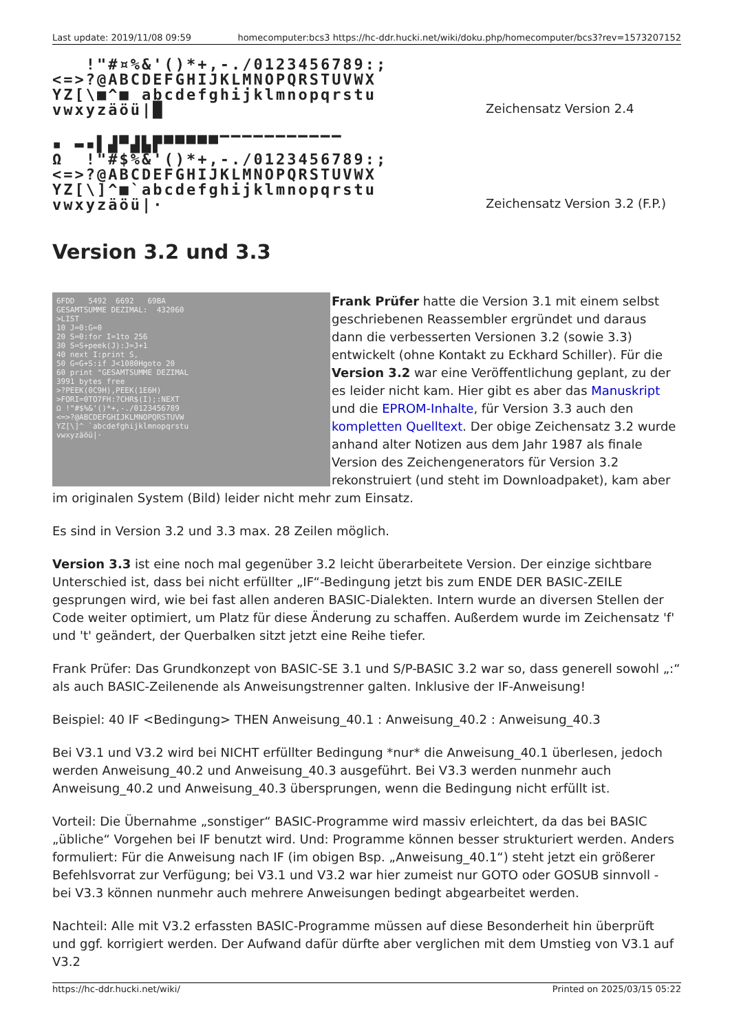Last update: 2019/11/08 09:59 homecomputer:bcs3 https://hc-ddr.hucki.net/wiki/doku.php/homecomputer/bcs3?rev=1573207152
!"#¤%&'()*+,-./0123456789:; <=>?@ABCDEFGHIJKLMNOPQRSTUVWX YZ[\■^■ abcdefghijklmnopqrstu vwxyzäöü|█
Zeichensatz Version 2.4
▪ ▬▪▌▟▀▟▙▛▀▀▀▀▀▔▔▔▔▔▔▔▔▔▔▔ Ω !"#$%&'()*+,-./0123456789:; <=>?@ABCDEFGHIJKLMNOPQRSTUVWX YZ[\]^■`abcdefghijklmnopqrstu vwxyzäöü|·
Zeichensatz Version 3.2 (F.P.)
Version 3.2 und 3.3
6FDD 5492 6692 69BA GESAMTSUMME DEZIMAL: 432060 >LIST 10 J=0:G=0 20 S=0:for I=1to 256 30 S=S+peek(J):J=J+1 40 next I:print S, 50 G=G+S:if J<1080Hgoto 20 60 print "GESAMTSUMME DEZIMAL 3991 bytes free >?PEEK(0C9H),PEEK(1E6H) >FORI=0TO7FH:?CHR$(I);:NEXT Ω !"#$%&'()*+,-./0123456789 <=>?@ABCDEFGHIJKLMNOPQRSTUVW YZ[\]^ `abcdefghijklmnopqrstu vwxyzäöü|·
Frank Prüfer hatte die Version 3.1 mit einem selbst geschriebenen Reassembler ergründet und daraus dann die verbesserten Versionen 3.2 (sowie 3.3) entwickelt (ohne Kontakt zu Eckhard Schiller). Für die Version 3.2 war eine Veröffentlichung geplant, zu der es leider nicht kam. Hier gibt es aber das Manuskript und die EPROM-Inhalte, für Version 3.3 auch den kompletten Quelltext. Der obige Zeichensatz 3.2 wurde anhand alter Notizen aus dem Jahr 1987 als finale Version des Zeichengenerators für Version 3.2 rekonstruiert (und steht im Downloadpaket), kam aber im originalen System (Bild) leider nicht mehr zum Einsatz.
Es sind in Version 3.2 und 3.3 max. 28 Zeilen möglich.
Version 3.3 ist eine noch mal gegenüber 3.2 leicht überarbeitete Version. Der einzige sichtbare Unterschied ist, dass bei nicht erfüllter „IF“-Bedingung jetzt bis zum ENDE DER BASIC-ZEILE gesprungen wird, wie bei fast allen anderen BASIC-Dialekten. Intern wurde an diversen Stellen der Code weiter optimiert, um Platz für diese Änderung zu schaffen. Außerdem wurde im Zeichensatz 'f' und 't' geändert, der Querbalken sitzt jetzt eine Reihe tiefer.
Frank Prüfer: Das Grundkonzept von BASIC-SE 3.1 und S/P-BASIC 3.2 war so, dass generell sowohl „:“ als auch BASIC-Zeilenende als Anweisungstrenner galten. Inklusive der IF-Anweisung!
Beispiel: 40 IF <Bedingung> THEN Anweisung_40.1 : Anweisung_40.2 : Anweisung_40.3
Bei V3.1 und V3.2 wird bei NICHT erfüllter Bedingung *nur* die Anweisung_40.1 überlesen, jedoch werden Anweisung_40.2 und Anweisung_40.3 ausgeführt. Bei V3.3 werden nunmehr auch Anweisung_40.2 und Anweisung_40.3 übersprungen, wenn die Bedingung nicht erfüllt ist.
Vorteil: Die Übernahme „sonstiger“ BASIC-Programme wird massiv erleichtert, da das bei BASIC „übliche“ Vorgehen bei IF benutzt wird. Und: Programme können besser strukturiert werden. Anders formuliert: Für die Anweisung nach IF (im obigen Bsp. „Anweisung_40.1“) steht jetzt ein größerer Befehlsvorrat zur Verfügung; bei V3.1 und V3.2 war hier zumeist nur GOTO oder GOSUB sinnvoll - bei V3.3 können nunmehr auch mehrere Anweisungen bedingt abgearbeitet werden.
Nachteil: Alle mit V3.2 erfassten BASIC-Programme müssen auf diese Besonderheit hin überprüft und ggf. korrigiert werden. Der Aufwand dafür dürfte aber verglichen mit dem Umstieg von V3.1 auf V3.2
https://hc-ddr.hucki.net/wiki/ Printed on 2025/03/15 05:22